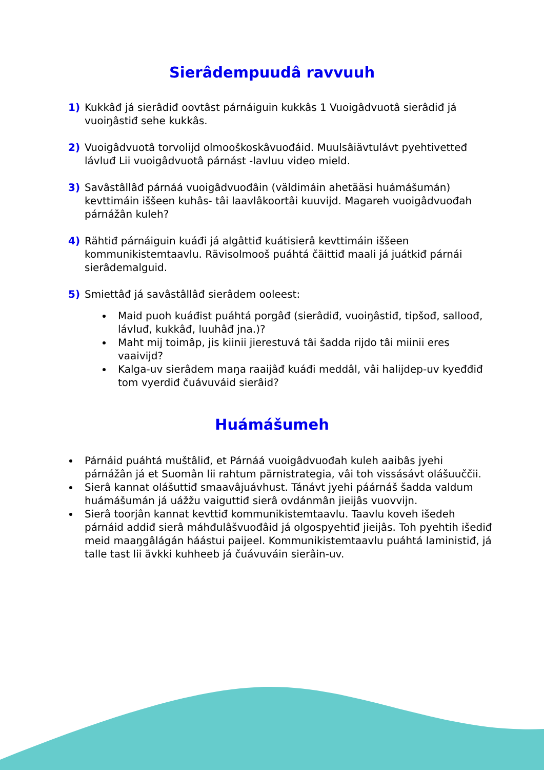Sierâdempuudâ ravvuuh
1) Kukkâđ já sierâdiđ oovtâst párnáiguin kukkâs 1 Vuoigâdvuotâ sierâdiđ já vuoiŋâstiđ sehe kukkâs.
2) Vuoigâdvuotâ torvolijd olmooškoskâvuođáid. Muulsâiävtulávt pyehtivetteđ lávluđ Lii vuoigâdvuotâ párnást -lavluu video mield.
3) Savâstâllâđ párnáá vuoigâdvuođâin (väldimáin ahetääsi huámášumán) kevttimáin iššeen kuhâs- tâi laavlâkoortâi kuuvijd. Magareh vuoigâdvuođah párnážân kuleh?
4) Rähtiđ párnáiguin kuáđi já algâttiđ kuátisierâ kevttimáin iššeen kommunikistemtaavlu. Rävisolmooš puáhtá čäittiđ maali já juátkiđ párnái sierâdemalguid.
5) Smiettâđ já savâstâllâđ sierâdem ooleest:
Maid puoh kuáđist puáhtá porgâđ (sierâdiđ, vuoiŋâstiđ, tipšođ, salloođ, lávluđ, kukkâđ, luuhâđ jna.)?
Maht mij toimâp, jis kiinii jierestuvá tâi šadda rijdo tâi miinii eres vaaivijd?
Kalga-uv sierâdem maŋa raaijâđ kuáđi meddâl, vâi halijdep-uv kyeđđiđ tom vyerdiđ čuávuváid sierâid?
Huámášumeh
Párnáid puáhtá muštâliđ, et Párnáá vuoigâdvuođah kuleh aaibâs jyehi párnážân já et Suomân lii rahtum pärnistrategia, vâi toh vissásávt olášuuččii.
Sierâ kannat olášuttiđ smaavâjuávhust. Tánávt jyehi páárnáš šadda valdum huámášumán já uážžu vaiguttiđ sierâ ovdánmân jieijâs vuovvijn.
Sierâ toorjân kannat kevttiđ kommunikistemtaavlu. Taavlu koveh išedeh párnáid addiđ sierâ máhđulâšvuođâid já olgospyehtiđ jieijâs. Toh pyehtih išediđ meid maaŋgâlágán háástui paijeel. Kommunikistemtaavlu puáhtá laministiđ, já talle tast lii ävkki kuhheeb já čuávuváin sierâin-uv.